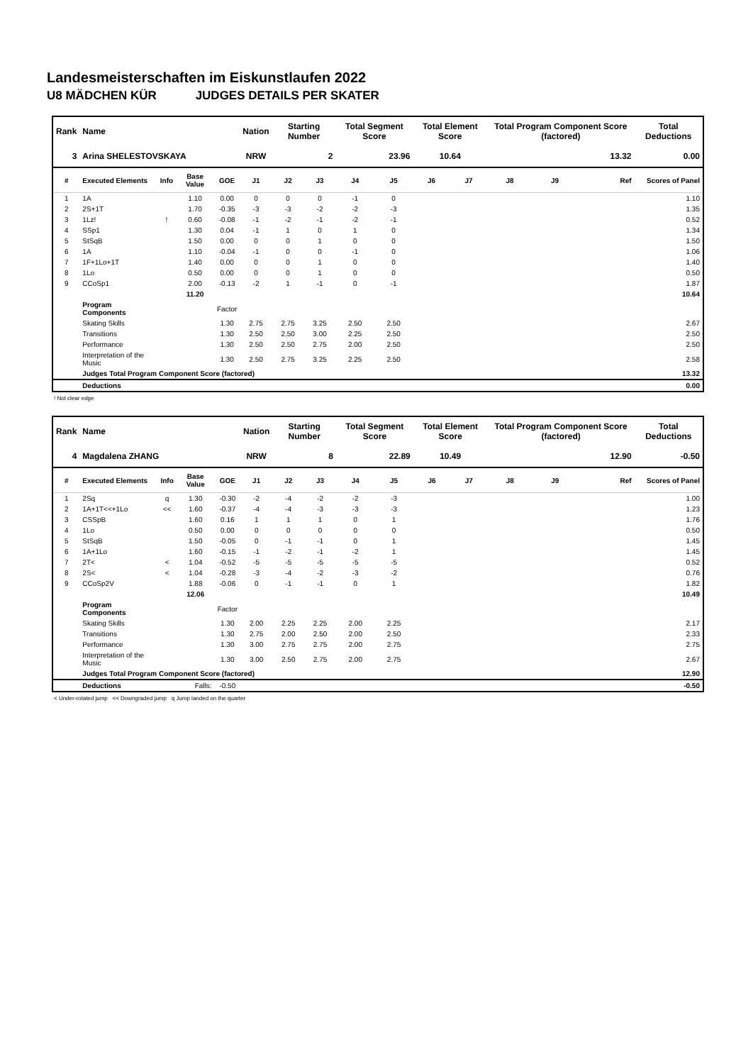Landesmeisterschaften im Eiskunstlaufen 2022
U8 MÄDCHEN KÜR JUDGES DETAILS PER SKATER
| Rank | Name | | | | Nation | Starting Number | | Total Segment Score | | Total Element Score | | Total Program Component Score (factored) | | | Total Deductions |
| --- | --- | --- | --- | --- | --- | --- | --- | --- | --- | --- | --- | --- | --- | --- | --- |
| 3 | Arina SHELESTOVSKAYA | | | | NRW | 2 | | 23.96 | | 10.64 | | 13.32 | | | 0.00 |
| # | Executed Elements | Info | Base Value | GOE | J1 | J2 | J3 | J4 | J5 | J6 | J7 | J8 | J9 | Ref | Scores of Panel |
| 1 | 1A | | 1.10 | 0.00 | 0 | 0 | 0 | -1 | 0 | | | | | | 1.10 |
| 2 | 2S+1T | | 1.70 | -0.35 | -3 | -3 | -2 | -2 | -3 | | | | | | 1.35 |
| 3 | 1Lz! | ! | 0.60 | -0.08 | -1 | -2 | -1 | -2 | -1 | | | | | | 0.52 |
| 4 | SSp1 | | 1.30 | 0.04 | -1 | 1 | 0 | 1 | 0 | | | | | | 1.34 |
| 5 | StSqB | | 1.50 | 0.00 | 0 | 0 | 1 | 0 | 0 | | | | | | 1.50 |
| 6 | 1A | | 1.10 | -0.04 | -1 | 0 | 0 | -1 | 0 | | | | | | 1.06 |
| 7 | 1F+1Lo+1T | | 1.40 | 0.00 | 0 | 0 | 1 | 0 | 0 | | | | | | 1.40 |
| 8 | 1Lo | | 0.50 | 0.00 | 0 | 0 | 1 | 0 | 0 | | | | | | 0.50 |
| 9 | CCoSp1 | | 2.00 | -0.13 | -2 | 1 | -1 | 0 | -1 | | | | | | 1.87 |
| | | | 11.20 | | | | | | | | | | | | 10.64 |
| | Program Components | | | Factor | | | | | | | | | | | |
| | Skating Skills | | | 1.30 | 2.75 | 2.75 | 3.25 | 2.50 | 2.50 | | | | | | 2.67 |
| | Transitions | | | 1.30 | 2.50 | 2.50 | 3.00 | 2.25 | 2.50 | | | | | | 2.50 |
| | Performance | | | 1.30 | 2.50 | 2.50 | 2.75 | 2.00 | 2.50 | | | | | | 2.50 |
| | Interpretation of the Music | | | 1.30 | 2.50 | 2.75 | 3.25 | 2.25 | 2.50 | | | | | | 2.58 |
| | Judges Total Program Component Score (factored) | | | | | | | | | | | | | | 13.32 |
| | Deductions | | | | | | | | | | | | | | 0.00 |
! Not clear edge
| Rank | Name | | | | Nation | Starting Number | | Total Segment Score | | Total Element Score | | Total Program Component Score (factored) | | | Total Deductions |
| --- | --- | --- | --- | --- | --- | --- | --- | --- | --- | --- | --- | --- | --- | --- | --- |
| 4 | Magdalena ZHANG | | | | NRW | 8 | | 22.89 | | 10.49 | | 12.90 | | | -0.50 |
| # | Executed Elements | Info | Base Value | GOE | J1 | J2 | J3 | J4 | J5 | J6 | J7 | J8 | J9 | Ref | Scores of Panel |
| 1 | 2Sq | q | 1.30 | -0.30 | -2 | -4 | -2 | -2 | -3 | | | | | | 1.00 |
| 2 | 1A+1T<<+1Lo | << | 1.60 | -0.37 | -4 | -4 | -3 | -3 | -3 | | | | | | 1.23 |
| 3 | CSSpB | | 1.60 | 0.16 | 1 | 1 | 1 | 0 | 1 | | | | | | 1.76 |
| 4 | 1Lo | | 0.50 | 0.00 | 0 | 0 | 0 | 0 | 0 | | | | | | 0.50 |
| 5 | StSqB | | 1.50 | -0.05 | 0 | -1 | -1 | 0 | 1 | | | | | | 1.45 |
| 6 | 1A+1Lo | | 1.60 | -0.15 | -1 | -2 | -1 | -2 | 1 | | | | | | 1.45 |
| 7 | 2T< | < | 1.04 | -0.52 | -5 | -5 | -5 | -5 | -5 | | | | | | 0.52 |
| 8 | 2S< | < | 1.04 | -0.28 | -3 | -4 | -2 | -3 | -2 | | | | | | 0.76 |
| 9 | CCoSp2V | | 1.88 | -0.06 | 0 | -1 | -1 | 0 | 1 | | | | | | 1.82 |
| | | | 12.06 | | | | | | | | | | | | 10.49 |
| | Program Components | | | Factor | | | | | | | | | | | |
| | Skating Skills | | | 1.30 | 2.00 | 2.25 | 2.25 | 2.00 | 2.25 | | | | | | 2.17 |
| | Transitions | | | 1.30 | 2.75 | 2.00 | 2.50 | 2.00 | 2.50 | | | | | | 2.33 |
| | Performance | | | 1.30 | 3.00 | 2.75 | 2.75 | 2.00 | 2.75 | | | | | | 2.75 |
| | Interpretation of the Music | | | 1.30 | 3.00 | 2.50 | 2.75 | 2.00 | 2.75 | | | | | | 2.67 |
| | Judges Total Program Component Score (factored) | | | | | | | | | | | | | | 12.90 |
| | Deductions | | Falls: | -0.50 | | | | | | | | | | | -0.50 |
< Under-rotated jump << Downgraded jump q Jump landed on the quarter